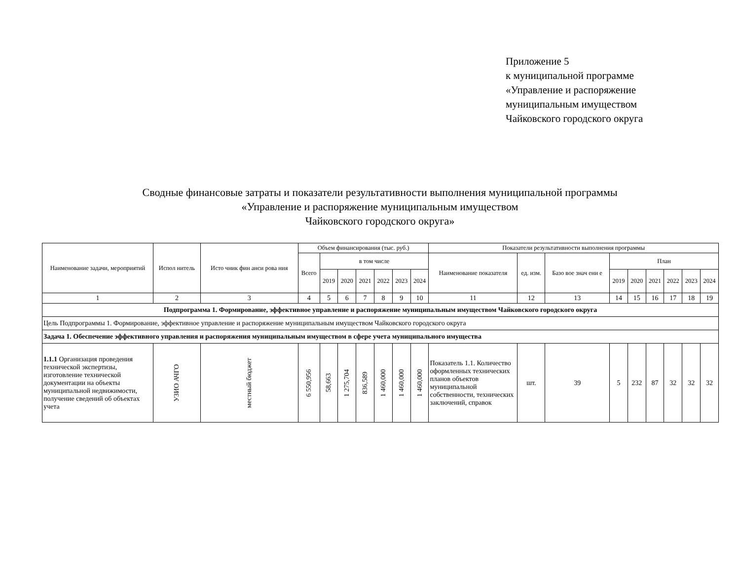Приложение 5
к муниципальной программе
«Управление и распоряжение
муниципальным имуществом
Чайковского городского округа
Сводные финансовые затраты и показатели результативности выполнения муниципальной программы
«Управление и распоряжение муниципальным имуществом
Чайковского городского округа»
| Наименование задачи, мероприятий | Испол нитель | Исто чник фин анси рова ния | Объем финансирования (тыс. руб.) | | | | | | | Показатели результативности выполнения программы | | | | | | | | |
| --- | --- | --- | --- | --- | --- | --- | --- | --- | --- | --- | --- | --- | --- | --- | --- | --- | --- | --- |
| | | | Всего | в том числе | | | | | | Наименование показателя | ед. изм. | Базо вое знач ени е | План | | | | | |
| | | | | 2019 | 2020 | 2021 | 2022 | 2023 | 2024 | | | | 2019 | 2020 | 2021 | 2022 | 2023 | 2024 |
| 1 | 2 | 3 | 4 | 5 | 6 | 7 | 8 | 9 | 10 | 11 | 12 | 13 | 14 | 15 | 16 | 17 | 18 | 19 |
| Подпрограмма 1. Формирование, эффективное управление и распоряжение муниципальным имуществом Чайковского городского округа | | | | | | | | | | | | | | | | | | |
| Цель Подпрограммы 1. Формирование, эффективное управление и распоряжение муниципальным имуществом Чайковского городского округа | | | | | | | | | | | | | | | | | | |
| Задача 1. Обеспечение эффективного управления и распоряжения муниципальным имуществом в сфере учета муниципального имущества | | | | | | | | | | | | | | | | | | |
| 1.1.1 Организация проведения технической экспертизы, изготовление технической документации на объекты муниципальной недвижимости, получение сведений об объектах учета | УЗИО АЧГО | местный бюджет | 6 550,956 | 58,663 | 1 275,704 | 836,589 | 1 460,000 | 1 460,000 | 1 460,000 | Показатель 1.1. Количество оформленных технических планов объектов муниципальной собственности, технических заключений, справок | шт. | 39 | 5 | 232 | 87 | 32 | 32 | 32 |